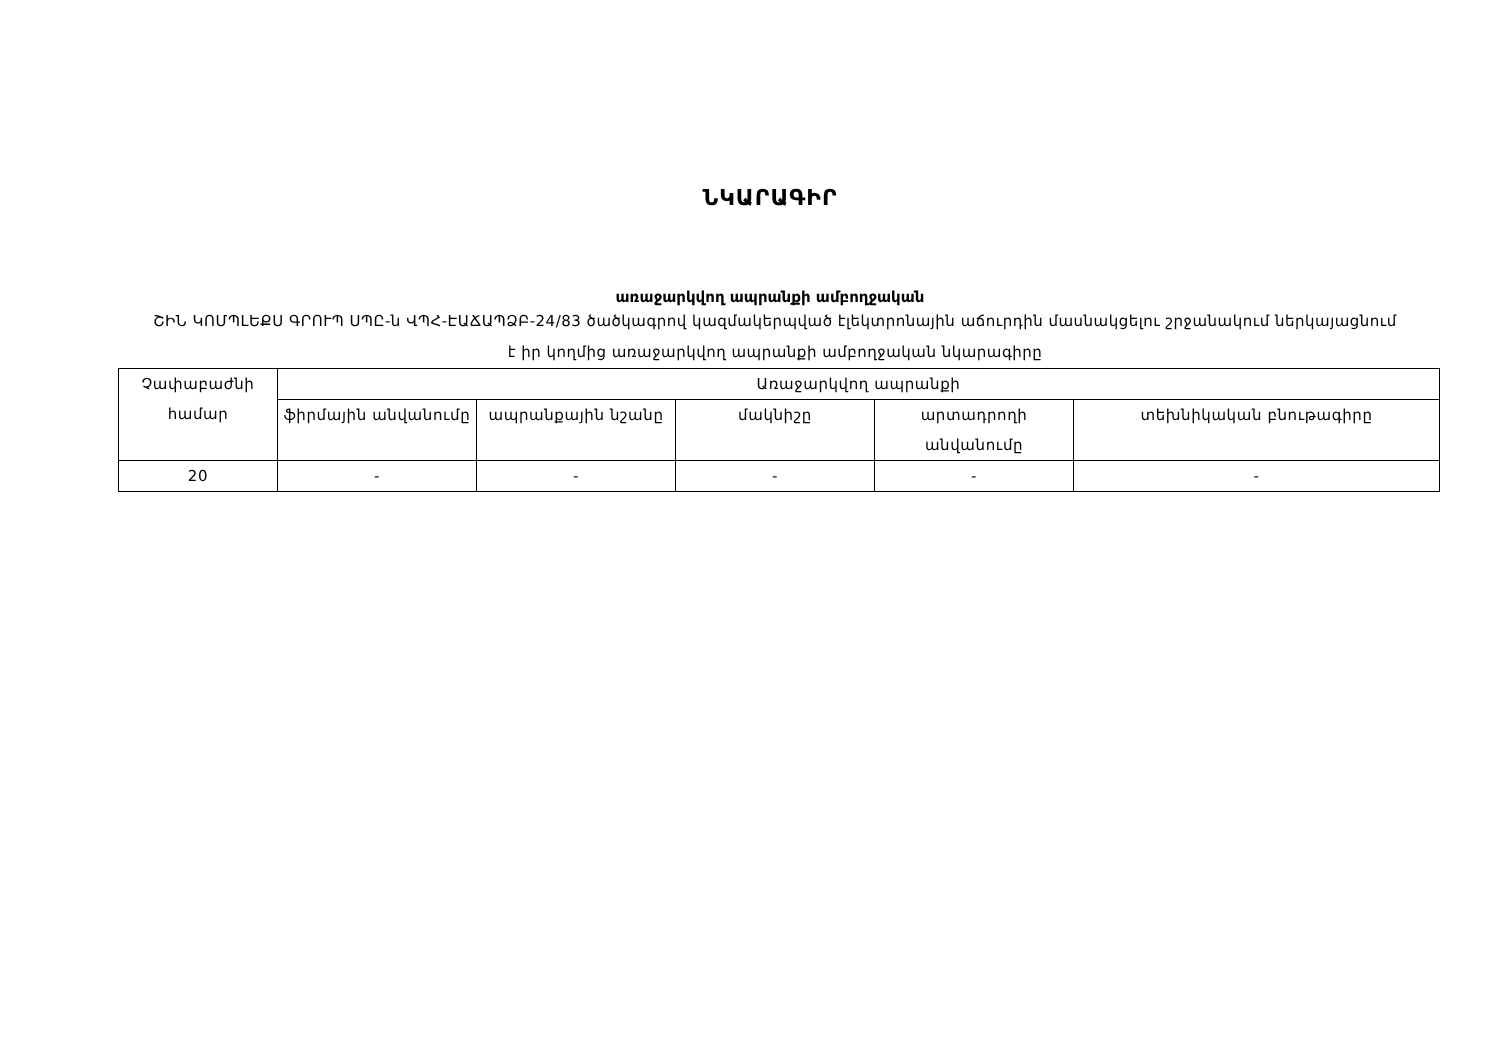ՆԿԱՐԱԳԻՐ
առաջարկվող ապրանքի ամբողջական
ՇԻՆ ԿՈՄՊԼԵՔՍ ԳՐՈՒՊ ՍՊԸ-ն ՎՊՀ-ԷԱՃԱՊՁԲ-24/83 ծածկագրով կազմակերպված էլեկտրոնային աճուրդին մասնակցելու շրջանակում ներկայացնում է իր կողմից առաջարկվող ապրանքի ամբողջական նկարագիրը
| Չափաբաժնի համար | Առաջարկվող ապրանքի | | | | |
| | ֆիրմային անվանումը | ապրանքային նշանը | մակնիշը | արտադրողի անվանումը | տեխնիկական բնութագիրը |
| 20 | - | - | - | - | - |